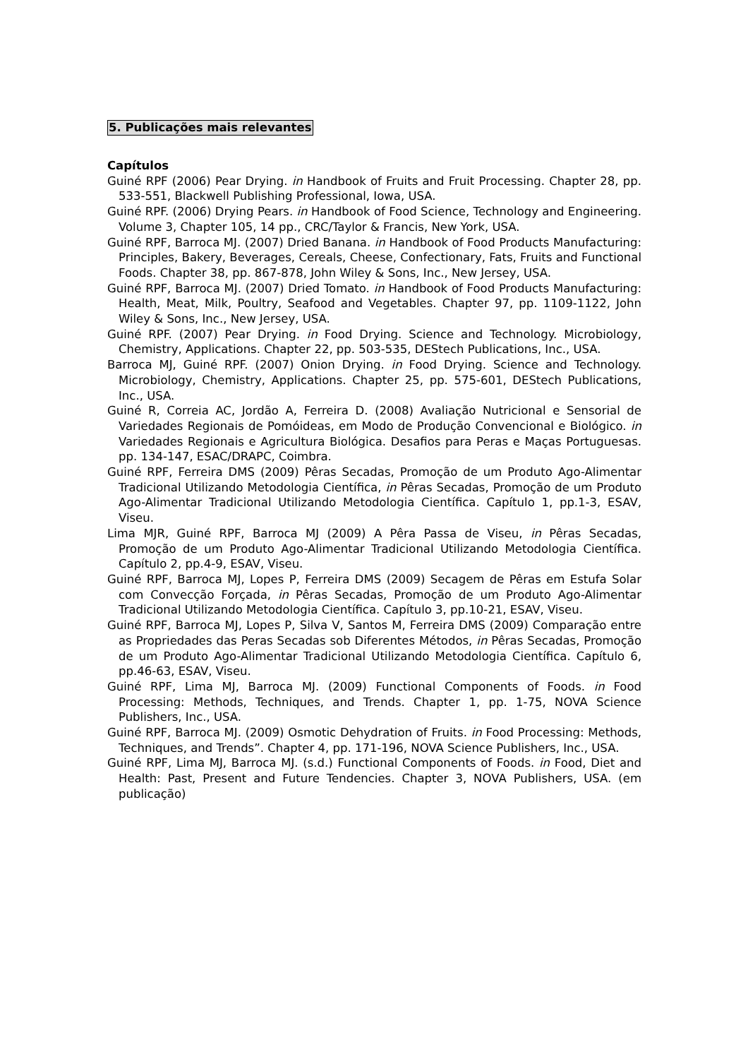5. Publicações mais relevantes
Capítulos
Guiné RPF (2006) Pear Drying. in Handbook of Fruits and Fruit Processing. Chapter 28, pp. 533-551, Blackwell Publishing Professional, Iowa, USA.
Guiné RPF. (2006) Drying Pears. in Handbook of Food Science, Technology and Engineering. Volume 3, Chapter 105, 14 pp., CRC/Taylor & Francis, New York, USA.
Guiné RPF, Barroca MJ. (2007) Dried Banana. in Handbook of Food Products Manufacturing: Principles, Bakery, Beverages, Cereals, Cheese, Confectionary, Fats, Fruits and Functional Foods. Chapter 38, pp. 867-878, John Wiley & Sons, Inc., New Jersey, USA.
Guiné RPF, Barroca MJ. (2007) Dried Tomato. in Handbook of Food Products Manufacturing: Health, Meat, Milk, Poultry, Seafood and Vegetables. Chapter 97, pp. 1109-1122, John Wiley & Sons, Inc., New Jersey, USA.
Guiné RPF. (2007) Pear Drying. in Food Drying. Science and Technology. Microbiology, Chemistry, Applications. Chapter 22, pp. 503-535, DEStech Publications, Inc., USA.
Barroca MJ, Guiné RPF. (2007) Onion Drying. in Food Drying. Science and Technology. Microbiology, Chemistry, Applications. Chapter 25, pp. 575-601, DEStech Publications, Inc., USA.
Guiné R, Correia AC, Jordão A, Ferreira D. (2008) Avaliação Nutricional e Sensorial de Variedades Regionais de Pomóideas, em Modo de Produção Convencional e Biológico. in Variedades Regionais e Agricultura Biológica. Desafios para Peras e Maças Portuguesas. pp. 134-147, ESAC/DRAPC, Coimbra.
Guiné RPF, Ferreira DMS (2009) Pêras Secadas, Promoção de um Produto Ago-Alimentar Tradicional Utilizando Metodologia Científica, in Pêras Secadas, Promoção de um Produto Ago-Alimentar Tradicional Utilizando Metodologia Científica. Capítulo 1, pp.1-3, ESAV, Viseu.
Lima MJR, Guiné RPF, Barroca MJ (2009) A Pêra Passa de Viseu, in Pêras Secadas, Promoção de um Produto Ago-Alimentar Tradicional Utilizando Metodologia Científica. Capítulo 2, pp.4-9, ESAV, Viseu.
Guiné RPF, Barroca MJ, Lopes P, Ferreira DMS (2009) Secagem de Pêras em Estufa Solar com Convecção Forçada, in Pêras Secadas, Promoção de um Produto Ago-Alimentar Tradicional Utilizando Metodologia Científica. Capítulo 3, pp.10-21, ESAV, Viseu.
Guiné RPF, Barroca MJ, Lopes P, Silva V, Santos M, Ferreira DMS (2009) Comparação entre as Propriedades das Peras Secadas sob Diferentes Métodos, in Pêras Secadas, Promoção de um Produto Ago-Alimentar Tradicional Utilizando Metodologia Científica. Capítulo 6, pp.46-63, ESAV, Viseu.
Guiné RPF, Lima MJ, Barroca MJ. (2009) Functional Components of Foods. in Food Processing: Methods, Techniques, and Trends. Chapter 1, pp. 1-75, NOVA Science Publishers, Inc., USA.
Guiné RPF, Barroca MJ. (2009) Osmotic Dehydration of Fruits. in Food Processing: Methods, Techniques, and Trends”. Chapter 4, pp. 171-196, NOVA Science Publishers, Inc., USA.
Guiné RPF, Lima MJ, Barroca MJ. (s.d.) Functional Components of Foods. in Food, Diet and Health: Past, Present and Future Tendencies. Chapter 3, NOVA Publishers, USA. (em publicação)